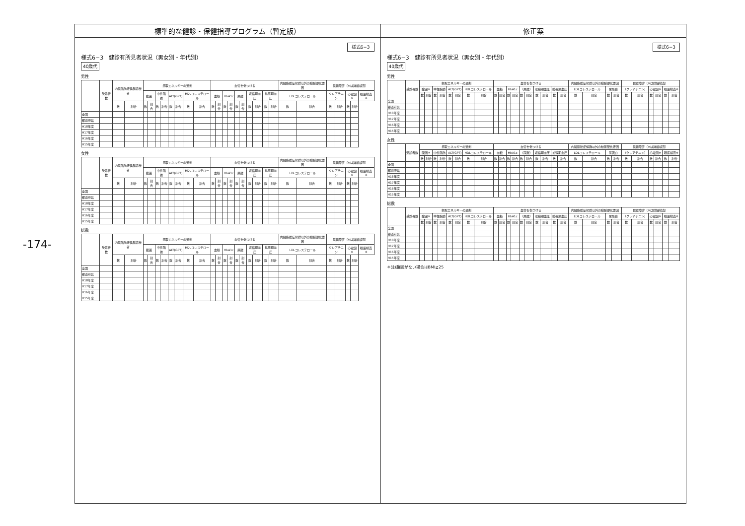-174-
標準的な健診・保健指導プログラム（暫定版）
様式6−3
様式6−3　健診有所見者状況（男女別・年代別）
40歳代
男性
| | 受診者数 | 内臓脂肪症候群診断者 | | 摂取エネルギーの過剰 | | | | | | | | 血管を傷つける | | | | | | | | | | 内臓脂肪症候群以外の動脈硬化要因 | | 臓器障害（※は詳細検査） | | | | |
| --- | --- | --- | --- | --- | --- | --- | --- | --- | --- | --- | --- | --- | --- | --- | --- | --- | --- | --- | --- | --- | --- | --- | --- | --- | --- | --- | --- | --- |
| | | | | 腹囲 | | 中性脂肪 | | ALT(GPT) | | HDLコレステロール | | 血糖 | | HbA1c | | 尿酸 | | 収縮期血圧 | | 拡張期血圧 | | LDLコレステロール | | クレアチニン | | 心電図※ | | 眼底検査※ |
| | | 数 | 割合 | 数 | 割合 | 数 | 割合 | 数 | 割合 | 数 | 割合 | 数 | 割合 | 数 | 割合 | 数 | 割合 | 数 | 割合 | 数 | 割合 | 数 | 割合 | 数 | 割合 | 数 | 割合 | |
| 全国 | | | | | | | | | | | | | | | | | | | | | | | | | | | | |
| 都道府県 | | | | | | | | | | | | | | | | | | | | | | | | | | | | |
| H18年度 | | | | | | | | | | | | | | | | | | | | | | | | | | | | |
| H17年度 | | | | | | | | | | | | | | | | | | | | | | | | | | | | |
| H16年度 | | | | | | | | | | | | | | | | | | | | | | | | | | | | |
| H15年度 | | | | | | | | | | | | | | | | | | | | | | | | | | | | |
女性
| | 受診者数 | 内臓脂肪症候群診断者 | | 摂取エネルギーの過剰 | | | | | | | | 血管を傷つける | | | | | | | | | | 内臓脂肪症候群以外の動脈硬化要因 | | 臓器障害（※は詳細検査） | | | | |
| --- | --- | --- | --- | --- | --- | --- | --- | --- | --- | --- | --- | --- | --- | --- | --- | --- | --- | --- | --- | --- | --- | --- | --- | --- | --- | --- | --- | --- |
| | | | | 腹囲 | | 中性脂肪 | | ALT(GPT) | | HDLコレステロール | | 血糖 | | HbA1c | | 尿酸 | | 収縮期血圧 | | 拡張期血圧 | | LDLコレステロール | | クレアチニン | | 心電図※ | | 眼底検査※ |
| | | 数 | 割合 | 数 | 割合 | 数 | 割合 | 数 | 割合 | 数 | 割合 | 数 | 割合 | 数 | 割合 | 数 | 割合 | 数 | 割合 | 数 | 割合 | 数 | 割合 | 数 | 割合 | 数 | 割合 | |
| 全国 | | | | | | | | | | | | | | | | | | | | | | | | | | | | |
| 都道府県 | | | | | | | | | | | | | | | | | | | | | | | | | | | | |
| H18年度 | | | | | | | | | | | | | | | | | | | | | | | | | | | | |
| H17年度 | | | | | | | | | | | | | | | | | | | | | | | | | | | | |
| H16年度 | | | | | | | | | | | | | | | | | | | | | | | | | | | | |
| H15年度 | | | | | | | | | | | | | | | | | | | | | | | | | | | | |
総数
| | 受診者数 | 内臓脂肪症候群診断者 | | 摂取エネルギーの過剰 | | | | | | | | 血管を傷つける | | | | | | | | | | 内臓脂肪症候群以外の動脈硬化要因 | | 臓器障害（※は詳細検査） | | | | |
| --- | --- | --- | --- | --- | --- | --- | --- | --- | --- | --- | --- | --- | --- | --- | --- | --- | --- | --- | --- | --- | --- | --- | --- | --- | --- | --- | --- | --- |
| | | | | 腹囲 | | 中性脂肪 | | ALT(GPT) | | HDLコレステロール | | 血糖 | | HbA1c | | 尿酸 | | 収縮期血圧 | | 拡張期血圧 | | LDLコレステロール | | クレアチニン | | 心電図※ | | 眼底検査※ |
| | | 数 | 割合 | 数 | 割合 | 数 | 割合 | 数 | 割合 | 数 | 割合 | 数 | 割合 | 数 | 割合 | 数 | 割合 | 数 | 割合 | 数 | 割合 | 数 | 割合 | 数 | 割合 | 数 | 割合 | |
| 全国 | | | | | | | | | | | | | | | | | | | | | | | | | | | | |
| 都道府県 | | | | | | | | | | | | | | | | | | | | | | | | | | | | |
| H18年度 | | | | | | | | | | | | | | | | | | | | | | | | | | | | |
| H17年度 | | | | | | | | | | | | | | | | | | | | | | | | | | | | |
| H16年度 | | | | | | | | | | | | | | | | | | | | | | | | | | | | |
| H15年度 | | | | | | | | | | | | | | | | | | | | | | | | | | | | |
修正案
様式6−3
様式6−3　健診有所見者状況（男女別・年代別）
40歳代
男性
| | 受診者数 | 摂取エネルギーの過剰 | | | | | | | | 血管を傷つける | | | | | | | | | | 内臓脂肪症候群以外の動脈硬化要因 | | | | 臓器障害（※は詳細検査） | | | | | |
| --- | --- | --- | --- | --- | --- | --- | --- | --- | --- | --- | --- | --- | --- | --- | --- | --- | --- | --- | --- | --- | --- | --- | --- | --- | --- | --- | --- | --- | --- |
| | | 腹囲＊ | | 中性脂肪 | | ALT(GPT) | | HDLコレステロール | | 血糖 | | HbA1c | | （尿酸） | | 収縮期血圧 | | 拡張期血圧 | | LDLコレステロール | | 尿蛋白 | | （クレアチニン） | | 心電図※ | | 眼底検査※ | |
| | | 数 | 割合 | 数 | 割合 | 数 | 割合 | 数 | 割合 | 数 | 割合 | 数 | 割合 | 数 | 割合 | 数 | 割合 | 数 | 割合 | 数 | 割合 | 数 | 割合 | 数 | 割合 | 数 | 割合 | 数 | 割合 |
| 全国 | | | | | | | | | | | | | | | | | | | | | | | | | | | | | |
| 都道府県 | | | | | | | | | | | | | | | | | | | | | | | | | | | | | |
| H18年度 | | | | | | | | | | | | | | | | | | | | | | | | | | | | | |
| H17年度 | | | | | | | | | | | | | | | | | | | | | | | | | | | | | |
| H16年度 | | | | | | | | | | | | | | | | | | | | | | | | | | | | | |
| H15年度 | | | | | | | | | | | | | | | | | | | | | | | | | | | | | |
女性
| | 受診者数 | 摂取エネルギーの過剰 | | | | | | | | 血管を傷つける | | | | | | | | | | 内臓脂肪症候群以外の動脈硬化要因 | | | | 臓器障害（※は詳細検査） | | | | | |
| --- | --- | --- | --- | --- | --- | --- | --- | --- | --- | --- | --- | --- | --- | --- | --- | --- | --- | --- | --- | --- | --- | --- | --- | --- | --- | --- | --- | --- | --- |
| | | 腹囲＊ | | 中性脂肪 | | ALT(GPT) | | HDLコレステロール | | 血糖 | | HbA1c | | （尿酸） | | 収縮期血圧 | | 拡張期血圧 | | LDLコレステロール | | 尿蛋白 | | （クレアチニン） | | 心電図※ | | 眼底検査※ | |
| | | 数 | 割合 | 数 | 割合 | 数 | 割合 | 数 | 割合 | 数 | 割合 | 数 | 割合 | 数 | 割合 | 数 | 割合 | 数 | 割合 | 数 | 割合 | 数 | 割合 | 数 | 割合 | 数 | 割合 | 数 | 割合 |
| 全国 | | | | | | | | | | | | | | | | | | | | | | | | | | | | | |
| 都道府県 | | | | | | | | | | | | | | | | | | | | | | | | | | | | | |
| H18年度 | | | | | | | | | | | | | | | | | | | | | | | | | | | | | |
| H17年度 | | | | | | | | | | | | | | | | | | | | | | | | | | | | | |
| H16年度 | | | | | | | | | | | | | | | | | | | | | | | | | | | | | |
| H15年度 | | | | | | | | | | | | | | | | | | | | | | | | | | | | | |
総数
| | 受診者数 | 摂取エネルギーの過剰 | | | | | | | | 血管を傷つける | | | | | | | | | | 内臓脂肪症候群以外の動脈硬化要因 | | | | 臓器障害（※は詳細検査） | | | | | |
| --- | --- | --- | --- | --- | --- | --- | --- | --- | --- | --- | --- | --- | --- | --- | --- | --- | --- | --- | --- | --- | --- | --- | --- | --- | --- | --- | --- | --- | --- |
| | | 腹囲＊ | | 中性脂肪 | | ALT(GPT) | | HDLコレステロール | | 血糖 | | HbA1c | | （尿酸） | | 収縮期血圧 | | 拡張期血圧 | | LDLコレステロール | | 尿蛋白 | | （クレアチニン） | | 心電図※ | | 眼底検査※ | |
| | | 数 | 割合 | 数 | 割合 | 数 | 割合 | 数 | 割合 | 数 | 割合 | 数 | 割合 | 数 | 割合 | 数 | 割合 | 数 | 割合 | 数 | 割合 | 数 | 割合 | 数 | 割合 | 数 | 割合 | 数 | 割合 |
| 全国 | | | | | | | | | | | | | | | | | | | | | | | | | | | | | |
| 都道府県 | | | | | | | | | | | | | | | | | | | | | | | | | | | | | |
| H18年度 | | | | | | | | | | | | | | | | | | | | | | | | | | | | | |
| H17年度 | | | | | | | | | | | | | | | | | | | | | | | | | | | | | |
| H16年度 | | | | | | | | | | | | | | | | | | | | | | | | | | | | | |
| H15年度 | | | | | | | | | | | | | | | | | | | | | | | | | | | | | |
＊注)腹囲がない場合はBMI≧25